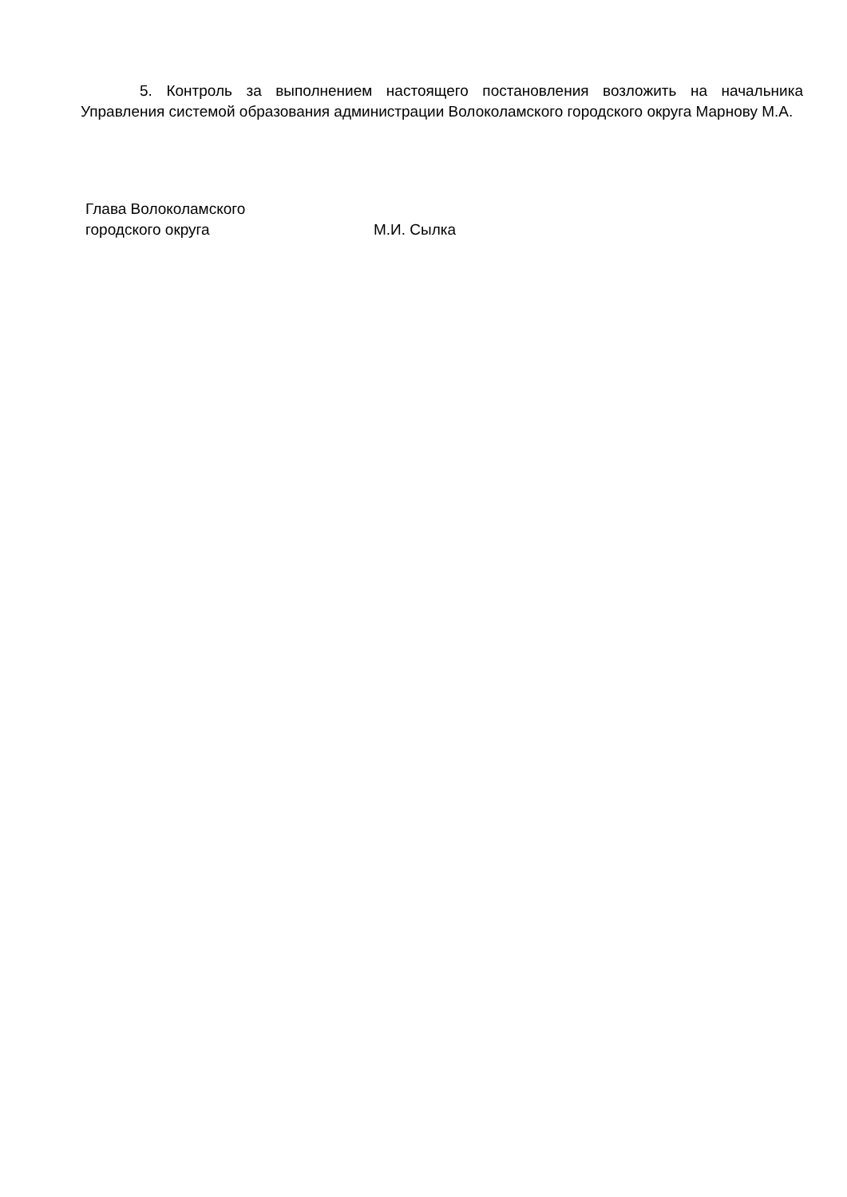5. Контроль за выполнением настоящего постановления возложить на начальника Управления системой образования администрации Волоколамского городского округа Марнову М.А.
Глава Волоколамского
городского округа М.И. Сылка